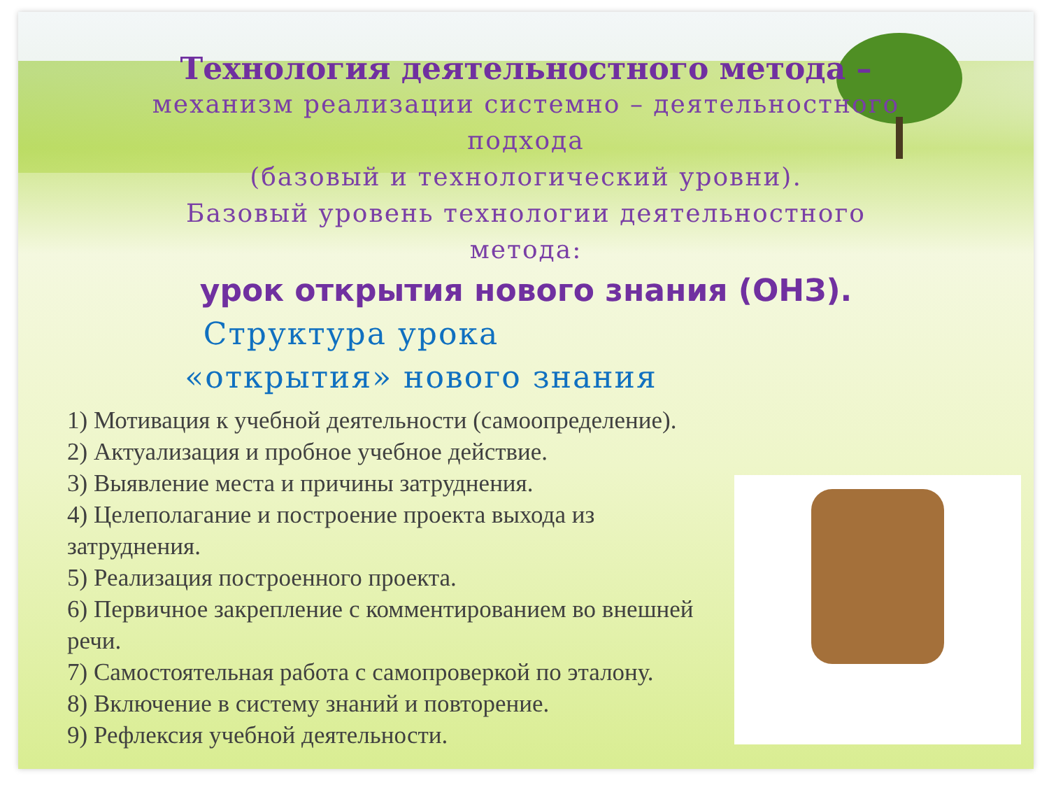Технология деятельностного метода –
механизм реализации системно – деятельностного
подхода
(базовый и технологический уровни).
Базовый уровень технологии деятельностного
метода:
урок открытия нового знания (ОНЗ).
Структура урока
«открытия» нового знания
1) Мотивация к учебной деятельности (самоопределение).
2) Актуализация и пробное учебное действие.
3) Выявление места и причины затруднения.
4) Целеполагание и построение проекта выхода из затруднения.
5) Реализация построенного проекта.
6) Первичное закрепление с комментированием во внешней речи.
7) Самостоятельная работа с самопроверкой по эталону.
8) Включение в систему знаний и повторение.
9) Рефлексия учебной деятельности.